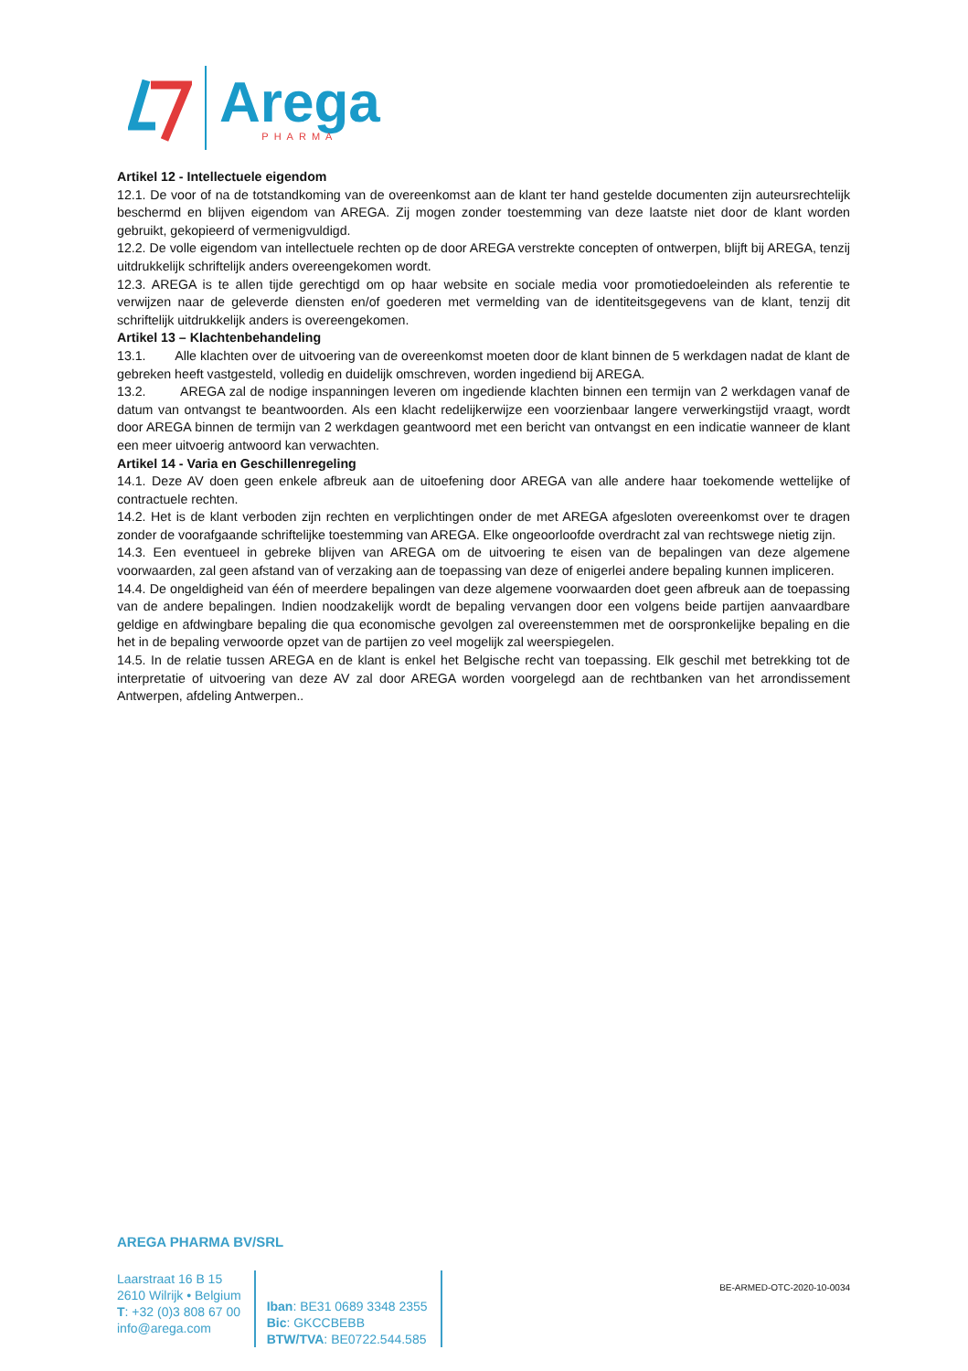Arega
PHARMA
Artikel 12 - Intellectuele eigendom
12.1. De voor of na de totstandkoming van de overeenkomst aan de klant ter hand gestelde documenten zijn auteursrechtelijk beschermd en blijven eigendom van AREGA. Zij mogen zonder toestemming van deze laatste niet door de klant worden gebruikt, gekopieerd of vermenigvuldigd.
12.2. De volle eigendom van intellectuele rechten op de door AREGA verstrekte concepten of ontwerpen, blijft bij AREGA, tenzij uitdrukkelijk schriftelijk anders overeengekomen wordt.
12.3. AREGA is te allen tijde gerechtigd om op haar website en sociale media voor promotiedoeleinden als referentie te verwijzen naar de geleverde diensten en/of goederen met vermelding van de identiteitsgegevens van de klant, tenzij dit schriftelijk uitdrukkelijk anders is overeengekomen.
Artikel 13 – Klachtenbehandeling
13.1. Alle klachten over de uitvoering van de overeenkomst moeten door de klant binnen de 5 werkdagen nadat de klant de gebreken heeft vastgesteld, volledig en duidelijk omschreven, worden ingediend bij AREGA.
13.2. AREGA zal de nodige inspanningen leveren om ingediende klachten binnen een termijn van 2 werkdagen vanaf de datum van ontvangst te beantwoorden. Als een klacht redelijkerwijze een voorzienbaar langere verwerkingstijd vraagt, wordt door AREGA binnen de termijn van 2 werkdagen geantwoord met een bericht van ontvangst en een indicatie wanneer de klant een meer uitvoerig antwoord kan verwachten.
Artikel 14 - Varia en Geschillenregeling
14.1. Deze AV doen geen enkele afbreuk aan de uitoefening door AREGA van alle andere haar toekomende wettelijke of contractuele rechten.
14.2. Het is de klant verboden zijn rechten en verplichtingen onder de met AREGA afgesloten overeenkomst over te dragen zonder de voorafgaande schriftelijke toestemming van AREGA. Elke ongeoorloofde overdracht zal van rechtswege nietig zijn.
14.3. Een eventueel in gebreke blijven van AREGA om de uitvoering te eisen van de bepalingen van deze algemene voorwaarden, zal geen afstand van of verzaking aan de toepassing van deze of enigerlei andere bepaling kunnen impliceren.
14.4. De ongeldigheid van één of meerdere bepalingen van deze algemene voorwaarden doet geen afbreuk aan de toepassing van de andere bepalingen. Indien noodzakelijk wordt de bepaling vervangen door een volgens beide partijen aanvaardbare geldige en afdwingbare bepaling die qua economische gevolgen zal overeenstemmen met de oorspronkelijke bepaling en die het in de bepaling verwoorde opzet van de partijen zo veel mogelijk zal weerspiegelen.
14.5. In de relatie tussen AREGA en de klant is enkel het Belgische recht van toepassing. Elk geschil met betrekking tot de interpretatie of uitvoering van deze AV zal door AREGA worden voorgelegd aan de rechtbanken van het arrondissement Antwerpen, afdeling Antwerpen..
AREGA PHARMA BV/SRL
Laarstraat 16 B 15
2610 Wilrijk • Belgium
T: +32 (0)3 808 67 00
info@arega.com
Iban: BE31 0689 3348 2355
Bic: GKCCBEBB
BTW/TVA: BE0722.544.585
BE-ARMED-OTC-2020-10-0034